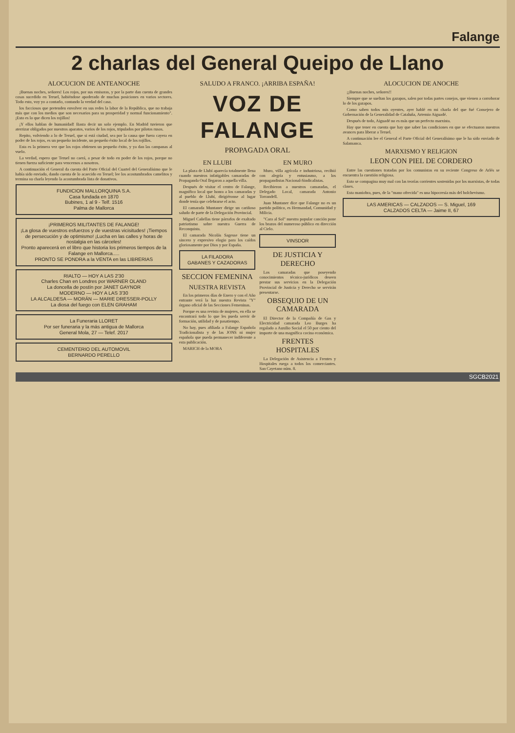Falange
2 charlas del General Queipo de Llano
ALOCUCION DE ANTEANOCHE
¡Buenas noches, señores! Los rojos, por sus emisoras, y por la parte dan cuenta de grandes cosas sucedido en Teruel, habiéndose apoderado de muchas posiciones en varios sectores. Todo esto, voy yo a contarlo, contando la verdad del caso.
los facciosos que pretenden envolver en sus redes la labor de la República, que no trabaja más que con los medios que son necesarios para su prosperidad y normal funcionamiento". ¡Esto es lo que dicen los rojillos!
¡Y ellos hablan de humanidad! Basta decir un solo ejemplo. En Madrid tuvieron que aterrizar obligados por nuestros aparatos, varios de los rojos, tripulados por pilotos rusos.
Repito, volviendo a lo de Teruel, que si está ciudad, sea por la causa que fuera cayera en poder de los rojos, es un pequeño incidente, un pequeño éxito local de los rojillos.
Esta es la primera vez que los rojos obtienen un pequeño éxito, y ya dan las campanas al vuelo.
La verdad, espero que Teruel no caerá, a pesar de todo en poder de los rojos, porque no tienen fuerza suficiente para vencernos a nosotros.
A continuación el General da cuenta del Parte Oficial del Cuartel del Generalísimo que le había sido enviado, dando cuenta de lo acaecido en Teruel; lee los acostumbrados camelitos y termina su charla leyendo la acostumbrada lista de donativos.
FUNDICION MALLORQUINA S.A.
Casa fundada en 1870
Bubines, 1 al 9 - Telf. 1516
Palma de Mallorca
¡PRIMEROS MILITANTES DE FALANGE!
¡La glosa de vuestros esfuerzos y de vuestras vicisitudes! ¡Tiempos de persecución y de optimismo! ¡Lucha en las calles y horas de nostalgia en las cárceles!
Pronto aparecerá en el libro que historia los primeros tiempos de la Falange en Mallorca.....
PRONTO SE PONDRA a la VENTA en las LIBRERIAS
RIALTO — HOY A LAS 2'30
Charles Chan en Londres por WARNER OLAND
La doncella de postín por JANET GAYNOR
MODERNO — HOY A LAS 3'30
LA ALCALDESA — MORÁN — MARIE DRESSER-POLLY
La diosa del fuego con ELEN GRAHAM
La Funeraria LLORET
Por ser funeraria y la más antigua de Mallorca
General Mola, 27 — Telef. 2017
CEMENTERIO DEL AUTOMOVIL
BERNARDO PERELLO
SALUDO A FRANCO. ¡ARRIBA ESPAÑA!
VOZ DE FALANGE
PROPAGADA ORAL
EN LLUBI
La plaza de Llubí aparecía totalmente llena cuando nuestros infatigables camaradas de Propaganda Oral llegaron a aquella villa.
Después de visitar el centro de Falange, magnífico local que honra a los camaradas y al pueblo de Llubí, dirigiéronse al lugar donde tenía que celebrarse el acto.
El camarada Muntaner dirige un cariñoso saludo de parte de la Delegación Provincial.
Miguel Cañellas tiene párrafos de exaltado patriotismo sobre nuestra Guerra de Reconquista.
El camarada Nicolás Sagesse tiene un sincero y expresivo elogio para los caídos gloriosamente por Dios y por España.
LA FILADORA
GABANES Y CAZADORAS
SECCION FEMENINA
NUESTRA REVISTA
En los primeros días de Enero y con el Año entrante verá la luz nuestra Revista "Y" órgano oficial de las Secciones Femeninas.
Porque es una revista de mujeres, en ella se encontrará todo lo que les pueda servir de formación, utilidad y de pasatiempo.
No hay, pues afiliada a Falange Española Tradicionalista y de las JONS ni mujer española que pueda permanecer indiferente a esta publicación.
MARICH de la MORA
EN MURO
Muro, villa agrícola e industriosa, recibió con alegría y entusiasmo, a los propagandistas Nacional-Sindicalistas.
Recibieron a nuestros camaradas, el Delegado Local, camarada Antonio Torrandell.
Juan Muntaner dice que Falange no es un partido político, es Hermandad, Comunidad y Milicia.
"Cara al Sol" nuestra popular canción pone los brazos del numeroso público en dirección al Cielo.
VINSDOR
DE JUSTICIA Y DERECHO
Los camaradas que poseyendo conocimientos técnico-jurídicos deseen prestar sus servicios en la Delegación Provincial de Justicia y Derecho se servirán presentarse.
OBSEQUIO DE UN CAMARADA
El Director de la Compañía de Gas y Electricidad camarada Leo Burges ha regalado a Auxilio Social el 50 por ciento del importe de una magnífica cocina económica.
FRENTES HOSPITALES
La Delegación de Asistencia a Frentes y Hospitales ruega a todos los comerciantes. San Cayetano núm. 8.
ALOCUCION DE ANOCHE
¡¡Buenas noches, señores!!
Siempre que se sueltan los gazapos, salen por todas partes conejos, que vienen a corroborar lo de los gazapos.
Como saben todos mis oyentes, ayer hablé en mi charla del que fué Consejero de Gobernación de la Generalidad de Cataluña, Artemio Aiguadé.
Después de todo, Aiguadé no es más que un perfecto marxista.
Hay que tener en cuenta que hay que saber las condiciones en que se efectuaron nuestros avances para liberar a Teruel.
A continuación lee el General el Parte Oficial del Generalísimo que le ha sido enviado de Salamanca.
MARXISMO Y RELIGION
LEON CON PIEL DE CORDERO
Entre las cuestiones tratadas por los comunistas en su reciente Congreso de Arlés se encuentra la cuestión religiosa.
Esto se compagina muy mal con las teorías corrientes sostenidas por los marxistas, de todas clases.
Esta maniobra, pues, de la "mano ofrecida" es una hipocresía más del bolchevismo.
LAS AMERICAS — CALZADOS — S. Miguel, 169
CALZADOS CELTA — Jaime II, 67
SGCB2021